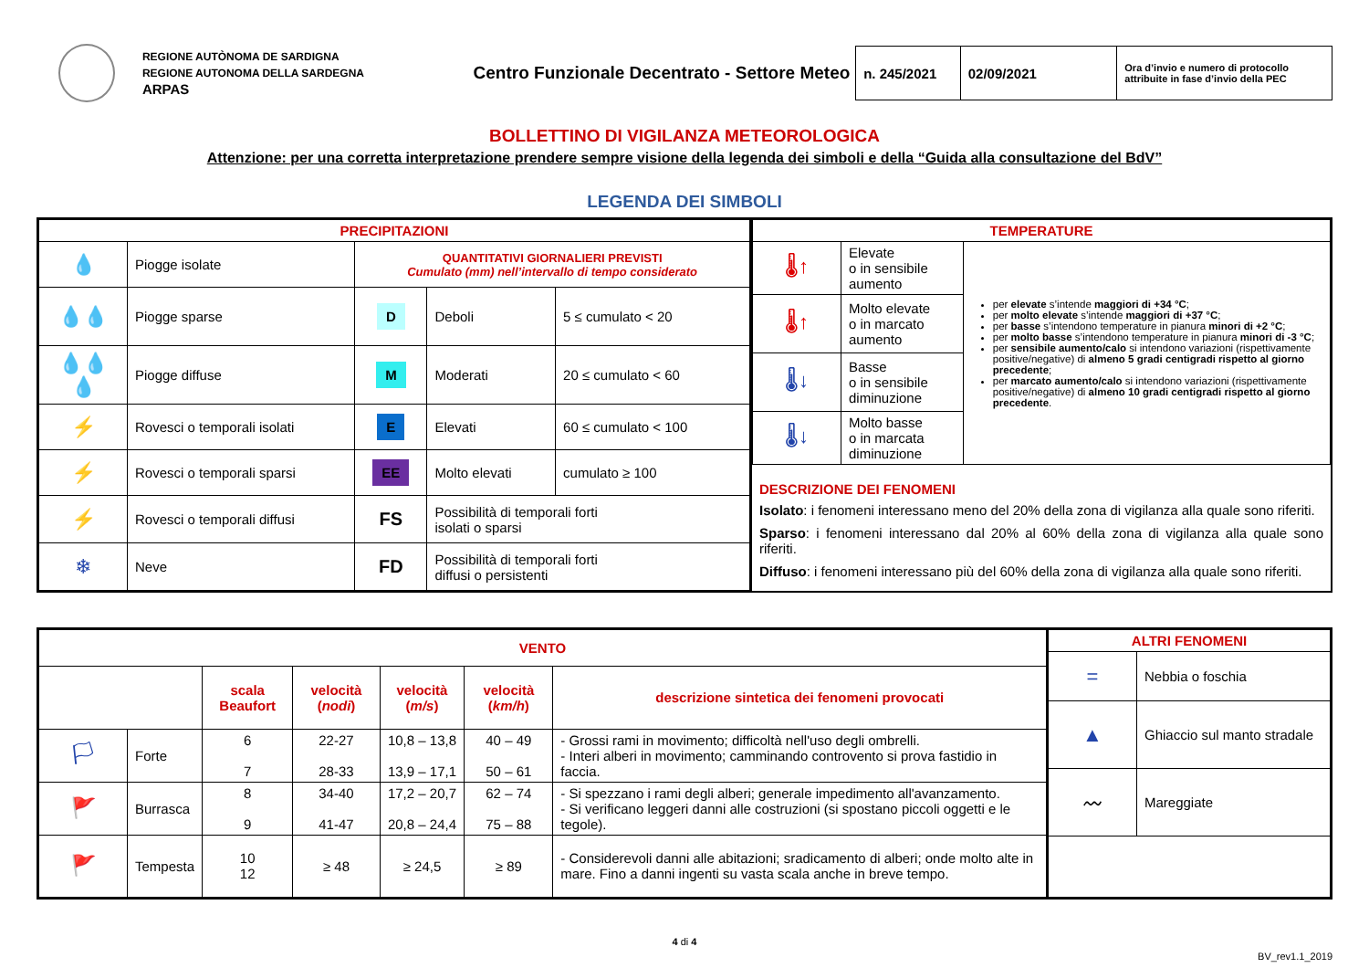REGIONE AUTÒNOMA DE SARDIGNA
REGIONE AUTONOMA DELLA SARDEGNA
ARPAS
Centro Funzionale Decentrato - Settore Meteo
| n. 245/2021 | 02/09/2021 | Ora d’invio e numero di protocollo attribuite in fase d’invio della PEC |
BOLLETTINO DI VIGILANZA METEOROLOGICA
Attenzione: per una corretta interpretazione prendere sempre visione della legenda dei simboli e della “Guida alla consultazione del BdV”
LEGENDA DEI SIMBOLI
| PRECIPITAZIONI | | | | |
| 💧 | Piogge isolate | QUANTITATIVI GIORNALIERI PREVISTI Cumulato (mm) nell’intervallo di tempo considerato | | |
| 💧💧 | Piogge sparse | D | Deboli | 5 ≤ cumulato < 20 |
| 💧💧💧 | Piogge diffuse | M | Moderati | 20 ≤ cumulato < 60 |
| ⚡ | Rovesci o temporali isolati | E | Elevati | 60 ≤ cumulato < 100 |
| ⚡ | Rovesci o temporali sparsi | EE | Molto elevati | cumulato ≥ 100 |
| ⚡ | Rovesci o temporali diffusi | FS | Possibilità di temporali forti isolati o sparsi | |
| ❄ | Neve | FD | Possibilità di temporali forti diffusi o persistenti | |
| TEMPERATURE | | |
| 🌡↑ | Elevate o in sensibile aumento | per elevate s’intende maggiori di +34 °C ; per molto elevate s’intende maggiori di +37 °C ; per basse s’intendono temperature in pianura minori di +2 °C ; per molto basse s’intendono temperature in pianura minori di -3 °C ; per sensibile aumento/calo si intendono variazioni (rispettivamente positive/negative) di almeno 5 gradi centigradi rispetto al giorno precedente ; per marcato aumento/calo si intendono variazioni (rispettivamente positive/negative) di almeno 10 gradi centigradi rispetto al giorno precedente . |
| 🌡↑ | Molto elevate o in marcato aumento | |
| 🌡↓ | Basse o in sensibile diminuzione | |
| 🌡↓ | Molto basse o in marcata diminuzione | |
DESCRIZIONE DEI FENOMENI
Isolato: i fenomeni interessano meno del 20% della zona di vigilanza alla quale sono riferiti.
Sparso: i fenomeni interessano dal 20% al 60% della zona di vigilanza alla quale sono riferiti.
Diffuso: i fenomeni interessano più del 60% della zona di vigilanza alla quale sono riferiti.
| VENTO | | | | | | |
| | | scala Beaufort | velocità ( nodi ) | velocità ( m/s ) | velocità ( km/h ) | descrizione sintetica dei fenomeni provocati |
| 🏳 | Forte | 6 7 | 22-27 28-33 | 10,8 – 13,8 13,9 – 17,1 | 40 – 49 50 – 61 | - Grossi rami in movimento; difficoltà nell'uso degli ombrelli. - Interi alberi in movimento; camminando controvento si prova fastidio in faccia. |
| 🚩 | Burrasca | 8 9 | 34-40 41-47 | 17,2 – 20,7 20,8 – 24,4 | 62 – 74 75 – 88 | - Si spezzano i rami degli alberi; generale impedimento all'avanzamento. - Si verificano leggeri danni alle costruzioni (si spostano piccoli oggetti e le tegole). |
| 🚩 | Tempesta | 10 12 | ≥ 48 | ≥ 24,5 | ≥ 89 | - Considerevoli danni alle abitazioni; sradicamento di alberi; onde molto alte in mare. Fino a danni ingenti su vasta scala anche in breve tempo. |
| ALTRI FENOMENI | |
| = | Nebbia o foschia |
| ▲ | Ghiaccio sul manto stradale |
| 〰 | Mareggiate |
4 di 4
BV_rev1.1_2019